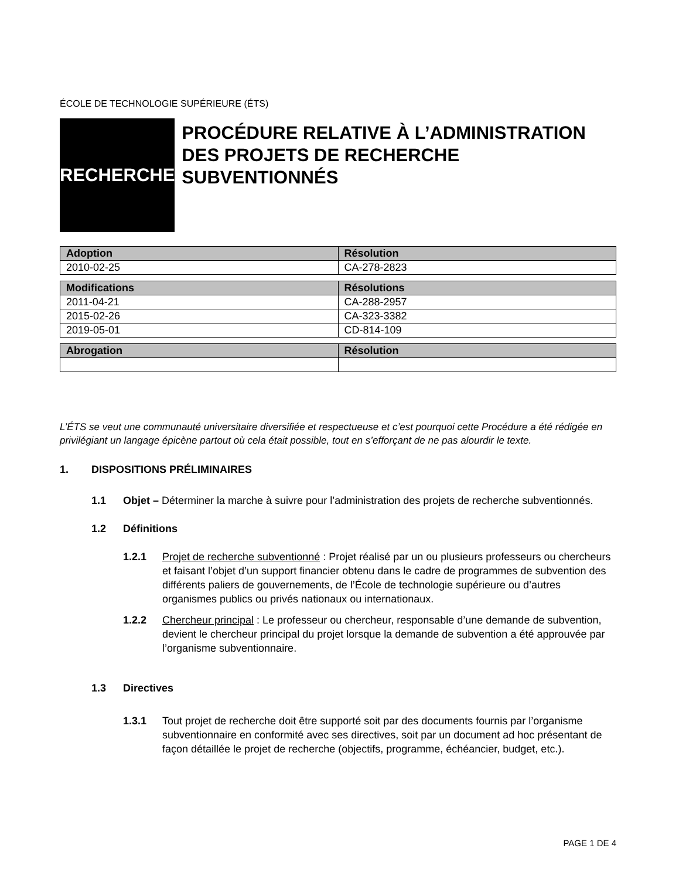ÉCOLE DE TECHNOLOGIE SUPÉRIEURE (ÉTS)
RECHERCHE
PROCÉDURE RELATIVE À L’ADMINISTRATION DES PROJETS DE RECHERCHE SUBVENTIONNÉS
| Adoption | Résolution |
| --- | --- |
| 2010-02-25 | CA-278-2823 |
| Modifications | Résolutions |
| --- | --- |
| 2011-04-21 | CA-288-2957 |
| 2015-02-26 | CA-323-3382 |
| 2019-05-01 | CD-814-109 |
| Abrogation | Résolution |
| --- | --- |
L’ÉTS se veut une communauté universitaire diversifiée et respectueuse et c’est pourquoi cette Procédure a été rédigée en privilégiant un langage épicène partout où cela était possible, tout en s’efforçant de ne pas alourdir le texte.
1. DISPOSITIONS PRÉLIMINAIRES
1.1 Objet – Déterminer la marche à suivre pour l’administration des projets de recherche subventionnés.
1.2 Définitions
1.2.1 Projet de recherche subventionné : Projet réalisé par un ou plusieurs professeurs ou chercheurs et faisant l’objet d’un support financier obtenu dans le cadre de programmes de subvention des différents paliers de gouvernements, de l’École de technologie supérieure ou d’autres organismes publics ou privés nationaux ou internationaux.
1.2.2 Chercheur principal : Le professeur ou chercheur, responsable d’une demande de subvention, devient le chercheur principal du projet lorsque la demande de subvention a été approuvée par l’organisme subventionnaire.
1.3 Directives
1.3.1 Tout projet de recherche doit être supporté soit par des documents fournis par l’organisme subventionnaire en conformité avec ses directives, soit par un document ad hoc présentant de façon détaillée le projet de recherche (objectifs, programme, échéancier, budget, etc.).
PAGE 1 DE 4